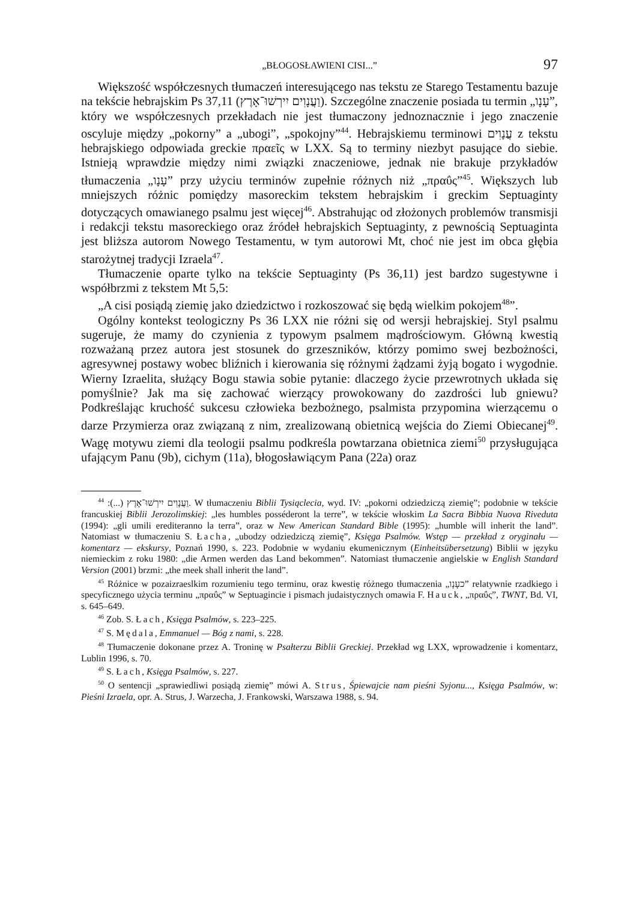„BŁOGOSŁAWIENI CISI...” 97
Większość współczesnych tłumaczeń interesującego nas tekstu ze Starego Testamentu bazuje na tekście hebrajskim Ps 37,11 (וַעֲנָוִים יִירְשׁוּ־אָרֶץ). Szczególne znaczenie posiada tu termin „עָנָו”, który we współczesnych przekładach nie jest tłumaczony jednoznacznie i jego znaczenie oscyluje między „pokorny” a „ubogi”, „spokojny”<sup>44</sup>. Hebrajskiemu terminowi עֲנָוִים z tekstu hebrajskiego odpowiada greckie πραεῖς w LXX. Są to terminy niezbyt pasujące do siebie. Istnieją wprawdzie między nimi związki znaczeniowe, jednak nie brakuje przykładów tłumaczenia „עָנָו” przy użyciu terminów zupełnie różnych niż „πραΰς”<sup>45</sup>. Większych lub mniejszych różnic pomiędzy masoreckim tekstem hebrajskim i greckim Septuaginty dotyczących omawianego psalmu jest więcej<sup>46</sup>. Abstrahując od złożonych problemów transmisji i redakcji tekstu masoreckiego oraz źródeł hebrajskich Septuaginty, z pewnością Septuaginta jest bliższa autorom Nowego Testamentu, w tym autorowi Mt, choć nie jest im obca głębia starożytnej tradycji Izraela<sup>47</sup>.
Tłumaczenie oparte tylko na tekście Septuaginty (Ps 36,11) jest bardzo sugestywne i współbrzmi z tekstem Mt 5,5:
„A cisi posiądą ziemię jako dziedzictwo i rozkoszować się będą wielkim pokojem<sup>48</sup>”.
Ogólny kontekst teologiczny Ps 36 LXX nie różni się od wersji hebrajskiej. Styl psalmu sugeruje, że mamy do czynienia z typowym psalmem mądrościowym. Główną kwestią rozważaną przez autora jest stosunek do grzeszników, którzy pomimo swej bezbożności, agresywnej postawy wobec bliźnich i kierowania się różnymi żądzami żyją bogato i wygodnie. Wierny Izraelita, służący Bogu stawia sobie pytanie: dlaczego życie przewrotnych układa się pomyślnie? Jak ma się zachować wierzący prowokowany do zazdrości lub gniewu? Podkreślając kruchość sukcesu człowieka bezbożnego, psalmista przypomina wierzącemu o darze Przymierza oraz związaną z nim, zrealizowaną obietnicą wejścia do Ziemi Obiecanej<sup>49</sup>. Wagę motywu ziemi dla teologii psalmu podkreśla powtarzana obietnica ziemi<sup>50</sup> przysługująca ufającym Panu (9b), cichym (11a), błogosławiącym Pana (22a) oraz
<sup>44</sup> :(...) וַעֲנָוִים יִירְשׁוּ־אָרֶץ. W tłumaczeniu Biblii Tysiąclecia, wyd. IV: „pokorni odziedziczą ziemię”; podobnie w tekście francuskiej Biblii Jerozolimskiej: „les humbles posséderont la terre”, w tekście włoskim La Sacra Bibbia Nuova Riveduta (1994): „gli umili erediteranno la terra”, oraz w New American Standard Bible (1995): „humble will inherit the land”. Natomiast w tłumaczeniu S. Łacha, „ubodzy odziedziczą ziemię”, Księga Psalmów. Wstęp — przekład z oryginału — komentarz — ekskursy, Poznań 1990, s. 223. Podobnie w wydaniu ekumenicznym (Einheitsübersetzung) Biblii w języku niemieckim z roku 1980: „die Armen werden das Land bekommen”. Natomiast tłumaczenie angielskie w English Standard Version (2001) brzmi: „the meek shall inherit the land”.
<sup>45</sup> Różnice w pozaizraeslkim rozumieniu tego terminu, oraz kwestię różnego tłumaczenia „כעָנָו” relatywnie rzadkiego i specyficznego użycia terminu „πραΰς” w Septuagincie i pismach judaistycznych omawia F. Hauck, „πραΰς”, TWNT, Bd. VI, s. 645–649.
<sup>46</sup> Zob. S. Łach, Księga Psalmów, s. 223–225.
<sup>47</sup> S. Mędala, Emmanuel — Bóg z nami, s. 228.
<sup>48</sup> Tłumaczenie dokonane przez A. Troninę w Psałterzu Biblii Greckiej. Przekład wg LXX, wprowadzenie i komentarz, Lublin 1996, s. 70.
<sup>49</sup> S. Łach, Księga Psalmów, s. 227.
<sup>50</sup> O sentencji „sprawiedliwi posiądą ziemię” mówi A. Strus, Śpiewajcie nam pieśni Syjonu..., Księga Psalmów, w: Pieśni Izraela, opr. A. Strus, J. Warzecha, J. Frankowski, Warszawa 1988, s. 94.